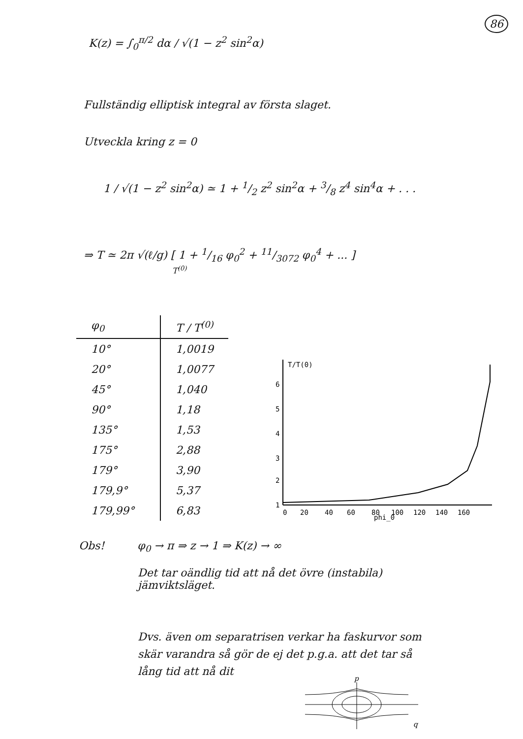86
K(z) = ∫<sub>0</sub><sup>π/2</sup> dα / √(1 − z<sup>2</sup> sin<sup>2</sup>α)
Fullständig elliptisk integral av första slaget.
Utveckla kring z = 0
1 / √(1 − z<sup>2</sup> sin<sup>2</sup>α) ≃ 1 + 1/2 z<sup>2</sup> sin<sup>2</sup>α + 3/8 z<sup>4</sup> sin<sup>4</sup>α + . . .
⇒ T ≃ 2π √(ℓ/g) [ 1 + 1/16 φ<sub>0</sub><sup>2</sup> + 11/3072 φ<sub>0</sub><sup>4</sup> + ... ]
T<sup>(0)</sup>
| φ<sub>0</sub> | T / T<sup>(0)</sup> |
| --- | --- |
| 10° | 1,0019 |
| 20° | 1,0077 |
| 45° | 1,040 |
| 90° | 1,18 |
| 135° | 1,53 |
| 175° | 2,88 |
| 179° | 3,90 |
| 179,9° | 5,37 |
| 179,99° | 6,83 |
T/T(0)
6
5
4
3
2
1
0
20
40
60
80
100
120
140
160
phi_0
Obs! φ<sub>0</sub> → π ⇒ z → 1 ⇒ K(z) → ∞
Det tar oändlig tid att nå det övre (instabila)
jämviktsläget.
Dvs. även om separatrisen verkar ha faskurvor som
skär varandra så gör de ej det p.g.a. att det tar så
lång tid att nå dit
p
q